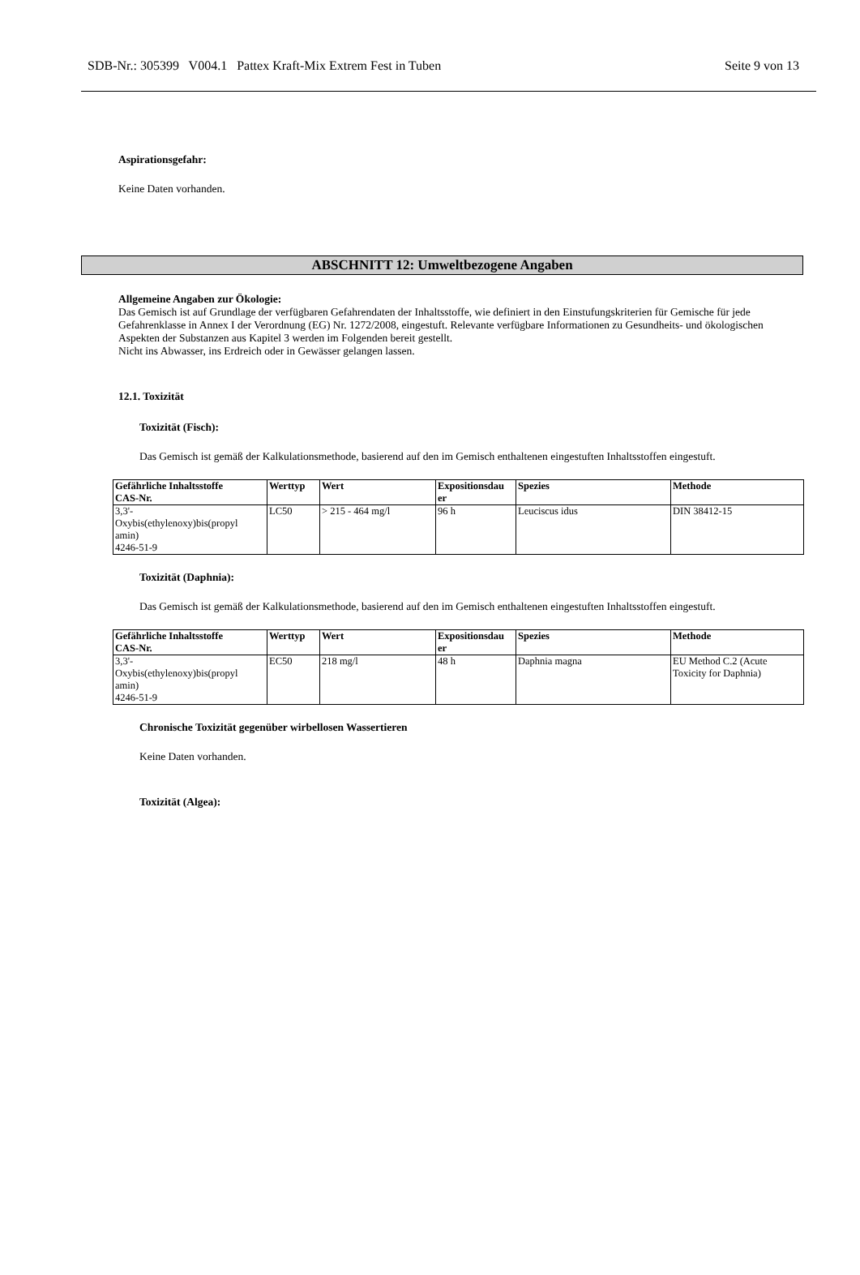SDB-Nr.: 305399 V004.1 Pattex Kraft-Mix Extrem Fest in Tuben Seite 9 von 13
Aspirationsgefahr:
Keine Daten vorhanden.
ABSCHNITT 12: Umweltbezogene Angaben
Allgemeine Angaben zur Ökologie:
Das Gemisch ist auf Grundlage der verfügbaren Gefahrendaten der Inhaltsstoffe, wie definiert in den Einstufungskriterien für Gemische für jede Gefahrenklasse in Annex I der Verordnung (EG) Nr. 1272/2008, eingestuft. Relevante verfügbare Informationen zu Gesundheits- und ökologischen Aspekten der Substanzen aus Kapitel 3 werden im Folgenden bereit gestellt.
Nicht ins Abwasser, ins Erdreich oder in Gewässer gelangen lassen.
12.1. Toxizität
Toxizität (Fisch):
Das Gemisch ist gemäß der Kalkulationsmethode, basierend auf den im Gemisch enthaltenen eingestuften Inhaltsstoffen eingestuft.
| Gefährliche Inhaltsstoffe CAS-Nr. | Werttyp | Wert | Expositionsdau er | Spezies | Methode |
| --- | --- | --- | --- | --- | --- |
| 3,3'- Oxybis(ethylenoxy)bis(propyl amin) 4246-51-9 | LC50 | > 215 - 464 mg/l | 96 h | Leuciscus idus | DIN 38412-15 |
Toxizität (Daphnia):
Das Gemisch ist gemäß der Kalkulationsmethode, basierend auf den im Gemisch enthaltenen eingestuften Inhaltsstoffen eingestuft.
| Gefährliche Inhaltsstoffe CAS-Nr. | Werttyp | Wert | Expositionsdau er | Spezies | Methode |
| --- | --- | --- | --- | --- | --- |
| 3,3'- Oxybis(ethylenoxy)bis(propyl amin) 4246-51-9 | EC50 | 218 mg/l | 48 h | Daphnia magna | EU Method C.2 (Acute Toxicity for Daphnia) |
Chronische Toxizität gegenüber wirbellosen Wassertieren
Keine Daten vorhanden.
Toxizität (Algea):